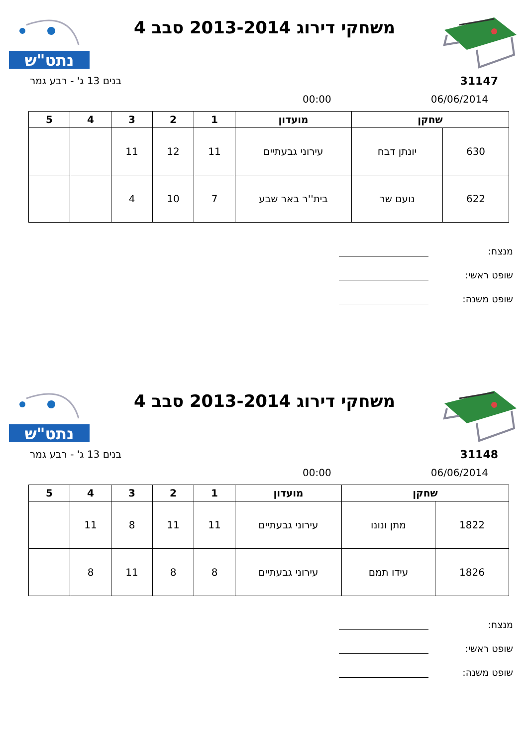משחקי דירוג 2013-2014 סבב 4
נתט"ש
31147 בנים 13 ג' - רבע גמר
06/06/2014 00:00
| שחקן | | מועדון | 1 | 2 | 3 | 4 | 5 |
| --- | --- | --- | --- | --- | --- | --- | --- |
| 630 | יונתן דבח | עירוני גבעתיים | 11 | 12 | 11 | | |
| 622 | נועם שר | בית''ר באר שבע | 7 | 10 | 4 | | |
מנצח:
שופט ראשי:
שופט משנה:
משחקי דירוג 2013-2014 סבב 4
נתט"ש
31148 בנים 13 ג' - רבע גמר
06/06/2014 00:00
| שחקן | | מועדון | 1 | 2 | 3 | 4 | 5 |
| --- | --- | --- | --- | --- | --- | --- | --- |
| 1822 | מתן ונונו | עירוני גבעתיים | 11 | 11 | 8 | 11 | |
| 1826 | עידו תמם | עירוני גבעתיים | 8 | 8 | 11 | 8 | |
מנצח:
שופט ראשי:
שופט משנה: